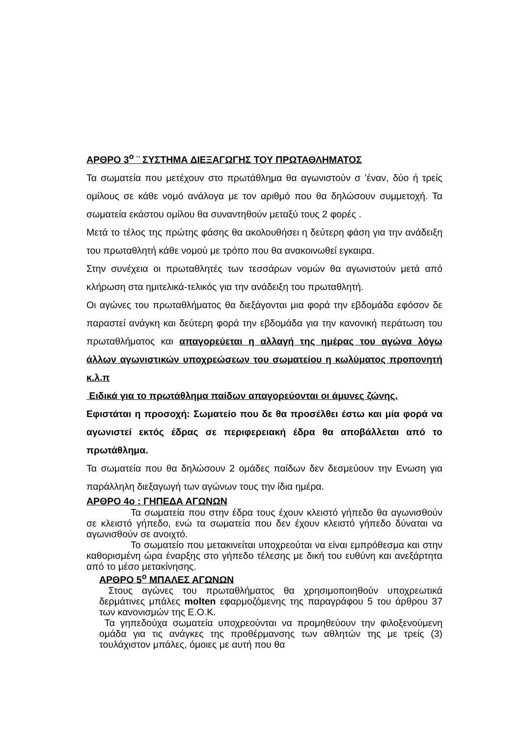ΑΡΘΡΟ 3<sup>ο</sup> ¨ ΣΥΣΤΗΜΑ ΔΙΕΞΑΓΩΓΗΣ ΤΟΥ ΠΡΩΤΑΘΛΗΜΑΤΟΣ
Τα σωματεία που μετέχουν στο πρωτάθλημα θα αγωνιστούν σ ’έναν, δύο ή τρείς ομίλους σε κάθε νομό ανάλογα με τον αριθμό που θα δηλώσουν συμμετοχή. Τα σωματεία εκάστου ομίλου θα συναντηθούν μεταξύ τους 2 φορές .
Μετά το τέλος της πρώτης φάσης θα ακολουθήσει η δεύτερη φάση για την ανάδειξη του πρωταθλητή κάθε νομού με τρόπο που θα ανακοινωθεί εγκαιρα.
Στην συνέχεια οι πρωταθλητές των τεσσάρων νομών θα αγωνιστούν μετά από κλήρωση στα ημιτελικά-τελικός για την ανάδειξη του πρωταθλητή.
Οι αγώνες του πρωταθλήματος θα διεξάγονται μια φορά την εβδομάδα εφόσον δε παραστεί ανάγκη και δεύτερη φορά την εβδομάδα για την κανονική περάτωση του πρωταθλήματος και απαγορεύεται η αλλαγή της ημέρας του αγώνα λόγω άλλων αγωνιστικών υποχρεώσεων του σωματείου η κωλύματος προπονητή κ.λ.π
Ειδικά για το πρωτάθλημα παίδων απαγορεύονται οι άμυνες ζώνης.
Εφιστάται η προσοχή: Σωματείο που δε θα προσέλθει έστω και μία φορά να αγωνιστεί εκτός έδρας σε περιφερειακή έδρα θα αποβάλλεται από το πρωτάθλημα.
Τα σωματεία που θα δηλώσουν 2 ομάδες παίδων δεν δεσμεύουν την Ενωση για παράλληλη διεξαγωγή των αγώνων τους την ίδια ημέρα.
ΑΡΘΡΟ 4ο : ΓΗΠΕΔΑ ΑΓΩΝΩΝ
Τα σωματεία που στην έδρα τους έχουν κλειστό γήπεδο θα αγωνισθούν σε κλειστό γήπεδο, ενώ τα σωματεία που δεν έχουν κλειστό γήπεδο δύναται να αγωνισθούν σε ανοιχτό.
Το σωματείο που μετακινείται υποχρεούται να είναι εμπρόθεσμα και στην καθορισμένη ώρα έναρξης στο γήπεδο τέλεσης με δική του ευθύνη και ανεξάρτητα από το μέσο μετακίνησης.
ΑΡΘΡΟ 5<sup>ο</sup> ΜΠΑΛΕΣ ΑΓΩΝΩΝ
Στους αγώνες του πρωταθλήματος θα χρησιμοποιηθούν υποχρεωτικά δερμάτινες μπάλες molten εφαρμοζόμενης της παραγράφου 5 του άρθρου 37 των κανονισμών της Ε.Ο.Κ.
Τα γηπεδούχα σωματεία υποχρεούνται να προμηθεύουν την φιλοξενούμενη ομάδα για τις ανάγκες της προθέρμανσης των αθλητών της με τρείς (3) τουλάχιστον μπάλες, όμοιες με αυτή που θα